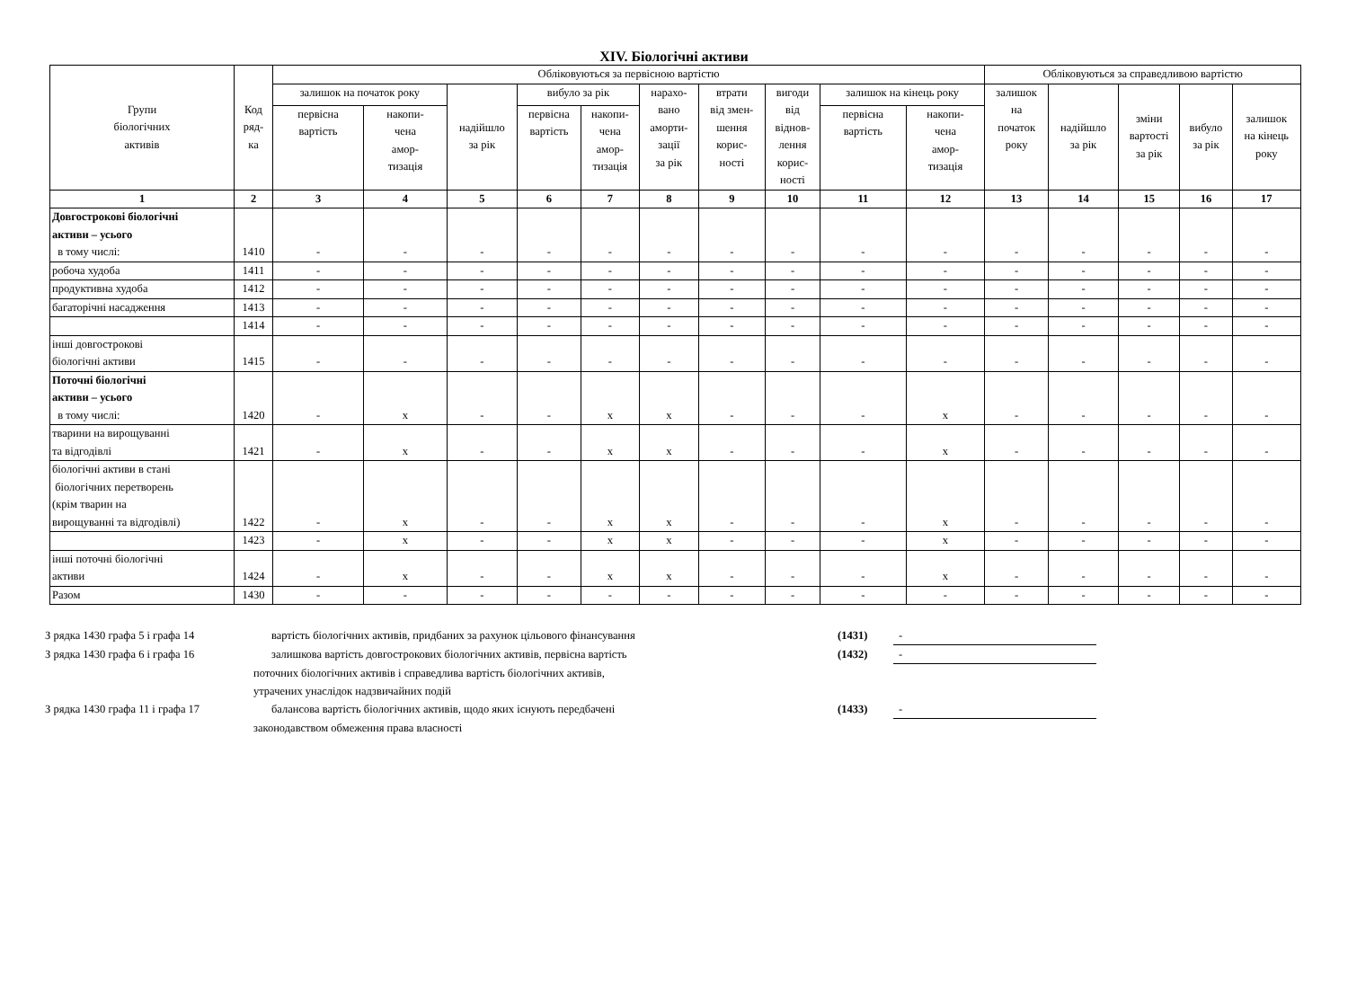XIV. Біологічні активи
| Групи біологічних активів | Код ряд- ка | Обліковуються за первісною вартістю | | | | | | | | | | Обліковуються за справедливою вартістю | | | | |
| --- | --- | --- | --- | --- | --- | --- | --- | --- | --- | --- | --- | --- | --- | --- | --- | --- |
| | | залишок на початок року | | надійшло за рік | вибуло за рік | | нарахо- вано аморти- зації за рік | втрати від змен- шення корис- ності | вигоди від віднов- лення корис- ності | залишок на кінець року | | залишок на початок року | надійшло за рік | зміни вартості за рік | вибуло за рік | залишок на кінець року |
| | | первісна вартість | накопи- чена амор- тизація | | первісна вартість | накопи- чена амор- тизація | | | | первісна вартість | накопи- чена амор- тизація | | | | | |
| 1 | 2 | 3 | 4 | 5 | 6 | 7 | 8 | 9 | 10 | 11 | 12 | 13 | 14 | 15 | 16 | 17 |
| Довгострокові біологічні активи – усього в тому числі: | 1410 | - | - | - | - | - | - | - | - | - | - | - | - | - | - | - |
| робоча худоба | 1411 | - | - | - | - | - | - | - | - | - | - | - | - | - | - | - |
| продуктивна худоба | 1412 | - | - | - | - | - | - | - | - | - | - | - | - | - | - | - |
| багаторічні насадження | 1413 | - | - | - | - | - | - | - | - | - | - | - | - | - | - | - |
| | 1414 | - | - | - | - | - | - | - | - | - | - | - | - | - | - | - |
| інші довгострокові біологічні активи | 1415 | - | - | - | - | - | - | - | - | - | - | - | - | - | - | - |
| Поточні біологічні активи – усього в тому числі: | 1420 | - | x | - | - | x | x | - | - | - | x | - | - | - | - | - |
| тварини на вирощуванні та відгодівлі | 1421 | - | x | - | - | x | x | - | - | - | x | - | - | - | - | - |
| біологічні активи в стані біологічних перетворень (крім тварин на вирощуванні та відгодівлі) | 1422 | - | x | - | - | x | x | - | - | - | x | - | - | - | - | - |
| | 1423 | - | x | - | - | x | x | - | - | - | x | - | - | - | - | - |
| інші поточні біологічні активи | 1424 | - | x | - | - | x | x | - | - | - | x | - | - | - | - | - |
| Разом | 1430 | - | - | - | - | - | - | - | - | - | - | - | - | - | - | - |
| З рядка 1430 графа 5 і графа 14 | вартість біологічних активів, придбаних за рахунок цільового фінансування | (1431) | - |
| З рядка 1430 графа 6 і графа 16 | залишкова вартість довгострокових біологічних активів, первісна вартість | (1432) | - |
| | поточних біологічних активів і справедлива вартість біологічних активів, утрачених унаслідок надзвичайних подій | | |
| З рядка 1430 графа 11 і графа 17 | балансова вартість біологічних активів, щодо яких існують передбачені | (1433) | - |
| | законодавством обмеження права власності | | |